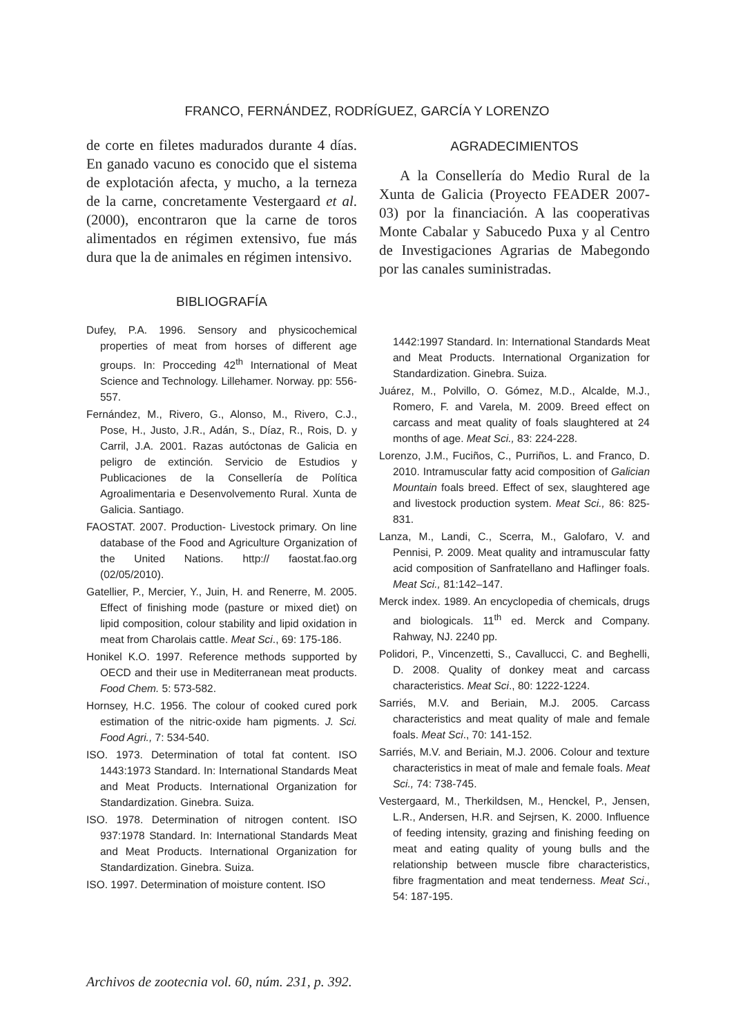FRANCO, FERNÁNDEZ, RODRÍGUEZ, GARCÍA Y LORENZO
de corte en filetes madurados durante 4 días. En ganado vacuno es conocido que el sistema de explotación afecta, y mucho, a la terneza de la carne, concretamente Vestergaard et al. (2000), encontraron que la carne de toros alimentados en régimen extensivo, fue más dura que la de animales en régimen intensivo.
BIBLIOGRAFÍA
Dufey, P.A. 1996. Sensory and physicochemical properties of meat from horses of different age groups. In: Procceding 42<sup>th</sup> International of Meat Science and Technology. Lillehamer. Norway. pp: 556-557.
Fernández, M., Rivero, G., Alonso, M., Rivero, C.J., Pose, H., Justo, J.R., Adán, S., Díaz, R., Rois, D. y Carril, J.A. 2001. Razas autóctonas de Galicia en peligro de extinción. Servicio de Estudios y Publicaciones de la Consellería de Política Agroalimentaria e Desenvolvemento Rural. Xunta de Galicia. Santiago.
FAOSTAT. 2007. Production- Livestock primary. On line database of the Food and Agriculture Organization of the United Nations. http:// faostat.fao.org (02/05/2010).
Gatellier, P., Mercier, Y., Juin, H. and Renerre, M. 2005. Effect of finishing mode (pasture or mixed diet) on lipid composition, colour stability and lipid oxidation in meat from Charolais cattle. Meat Sci., 69: 175-186.
Honikel K.O. 1997. Reference methods supported by OECD and their use in Mediterranean meat products. Food Chem. 5: 573-582.
Hornsey, H.C. 1956. The colour of cooked cured pork estimation of the nitric-oxide ham pigments. J. Sci. Food Agri., 7: 534-540.
ISO. 1973. Determination of total fat content. ISO 1443:1973 Standard. In: International Standards Meat and Meat Products. International Organization for Standardization. Ginebra. Suiza.
ISO. 1978. Determination of nitrogen content. ISO 937:1978 Standard. In: International Standards Meat and Meat Products. International Organization for Standardization. Ginebra. Suiza.
ISO. 1997. Determination of moisture content. ISO
AGRADECIMIENTOS
A la Consellería do Medio Rural de la Xunta de Galicia (Proyecto FEADER 2007-03) por la financiación. A las cooperativas Monte Cabalar y Sabucedo Puxa y al Centro de Investigaciones Agrarias de Mabegondo por las canales suministradas.
1442:1997 Standard. In: International Standards Meat and Meat Products. International Organization for Standardization. Ginebra. Suiza.
Juárez, M., Polvillo, O. Gómez, M.D., Alcalde, M.J., Romero, F. and Varela, M. 2009. Breed effect on carcass and meat quality of foals slaughtered at 24 months of age. Meat Sci., 83: 224-228.
Lorenzo, J.M., Fuciños, C., Purriños, L. and Franco, D. 2010. Intramuscular fatty acid composition of Galician Mountain foals breed. Effect of sex, slaughtered age and livestock production system. Meat Sci., 86: 825-831.
Lanza, M., Landi, C., Scerra, M., Galofaro, V. and Pennisi, P. 2009. Meat quality and intramuscular fatty acid composition of Sanfratellano and Haflinger foals. Meat Sci., 81:142–147.
Merck index. 1989. An encyclopedia of chemicals, drugs and biologicals. 11<sup>th</sup> ed. Merck and Company. Rahway, NJ. 2240 pp.
Polidori, P., Vincenzetti, S., Cavallucci, C. and Beghelli, D. 2008. Quality of donkey meat and carcass characteristics. Meat Sci., 80: 1222-1224.
Sarriés, M.V. and Beriain, M.J. 2005. Carcass characteristics and meat quality of male and female foals. Meat Sci., 70: 141-152.
Sarriés, M.V. and Beriain, M.J. 2006. Colour and texture characteristics in meat of male and female foals. Meat Sci., 74: 738-745.
Vestergaard, M., Therkildsen, M., Henckel, P., Jensen, L.R., Andersen, H.R. and Sejrsen, K. 2000. Influence of feeding intensity, grazing and finishing feeding on meat and eating quality of young bulls and the relationship between muscle fibre characteristics, fibre fragmentation and meat tenderness. Meat Sci., 54: 187-195.
Archivos de zootecnia vol. 60, núm. 231, p. 392.